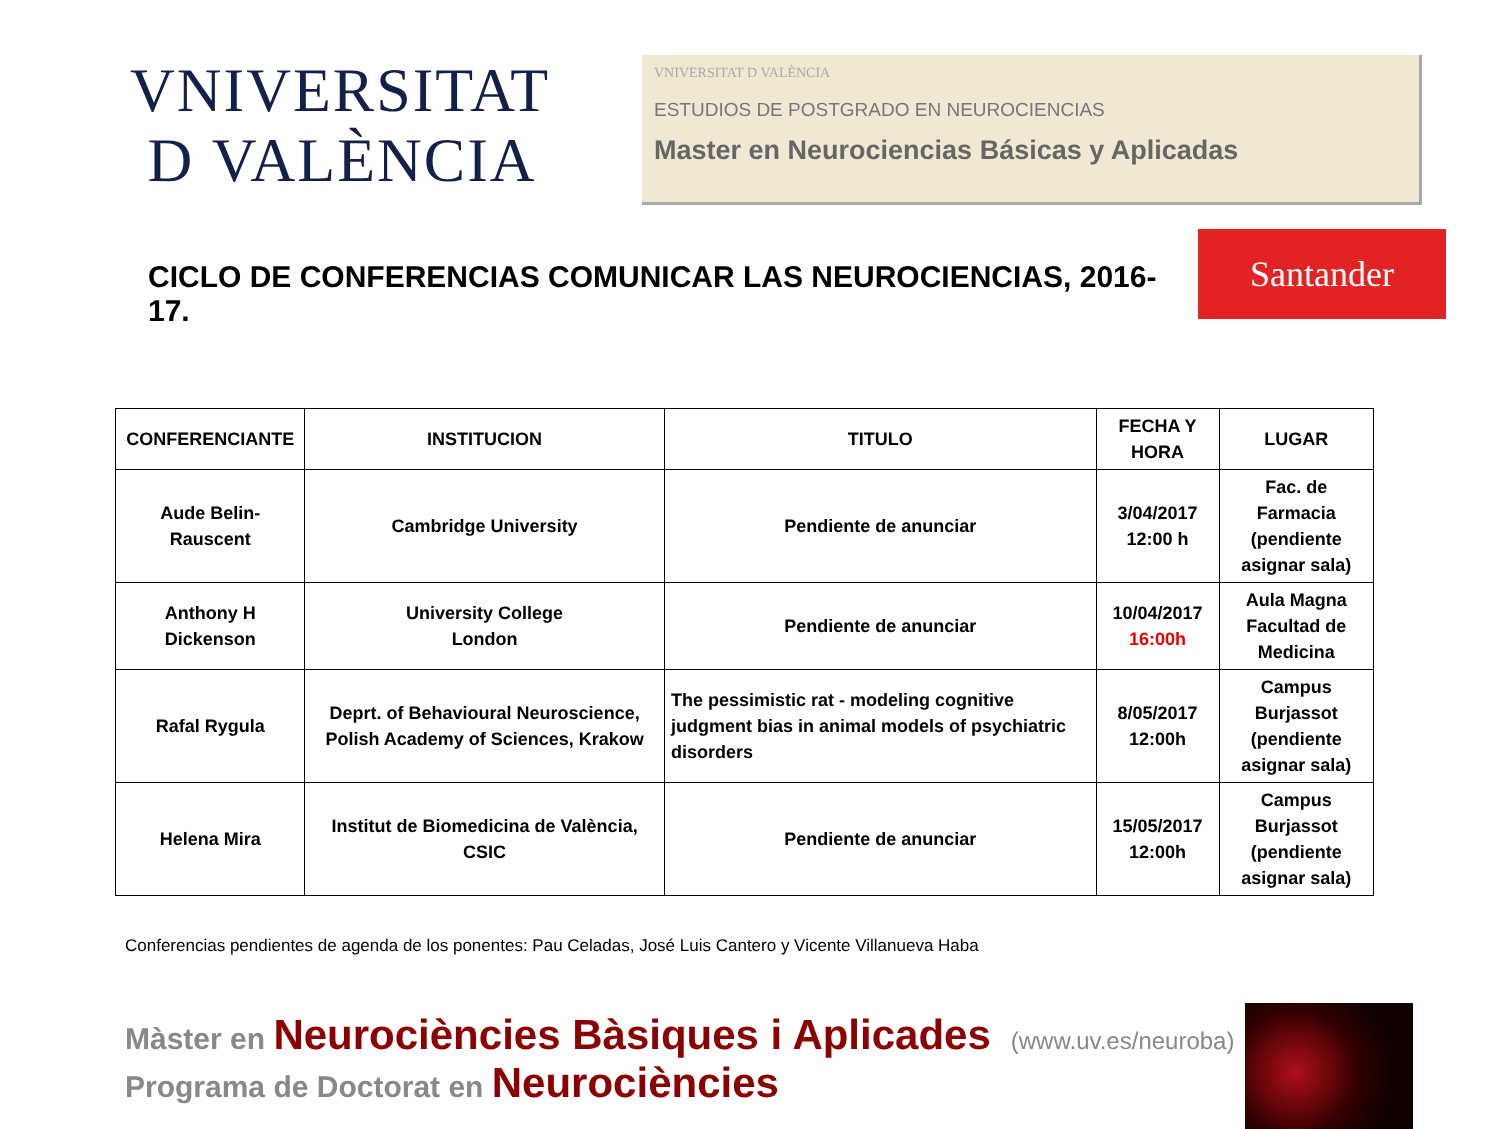VNIVERSITAT
D VALÈNCIA
VNIVERSITAT D VALÈNCIA
ESTUDIOS DE POSTGRADO EN NEUROCIENCIAS
Master en Neurociencias Básicas y Aplicadas
CICLO DE CONFERENCIAS COMUNICAR LAS NEUROCIENCIAS, 2016-17.
Santander
| CONFERENCIANTE | INSTITUCION | TITULO | FECHA Y HORA | LUGAR |
| --- | --- | --- | --- | --- |
| Aude Belin-Rauscent | Cambridge University | Pendiente de anunciar | 3/04/2017 12:00 h | Fac. de Farmacia (pendiente asignar sala) |
| Anthony H Dickenson | University College London | Pendiente de anunciar | 10/04/2017 16:00h | Aula Magna Facultad de Medicina |
| Rafal Rygula | Deprt. of Behavioural Neuroscience, Polish Academy of Sciences, Krakow | The pessimistic rat - modeling cognitive judgment bias in animal models of psychiatric disorders | 8/05/2017 12:00h | Campus Burjassot (pendiente asignar sala) |
| Helena Mira | Institut de Biomedicina de València, CSIC | Pendiente de anunciar | 15/05/2017 12:00h | Campus Burjassot (pendiente asignar sala) |
Conferencias pendientes de agenda de los ponentes: Pau Celadas, José Luis Cantero y Vicente Villanueva Haba
Màster en Neurociències Bàsiques i Aplicades (www.uv.es/neuroba)
Programa de Doctorat en Neurociències